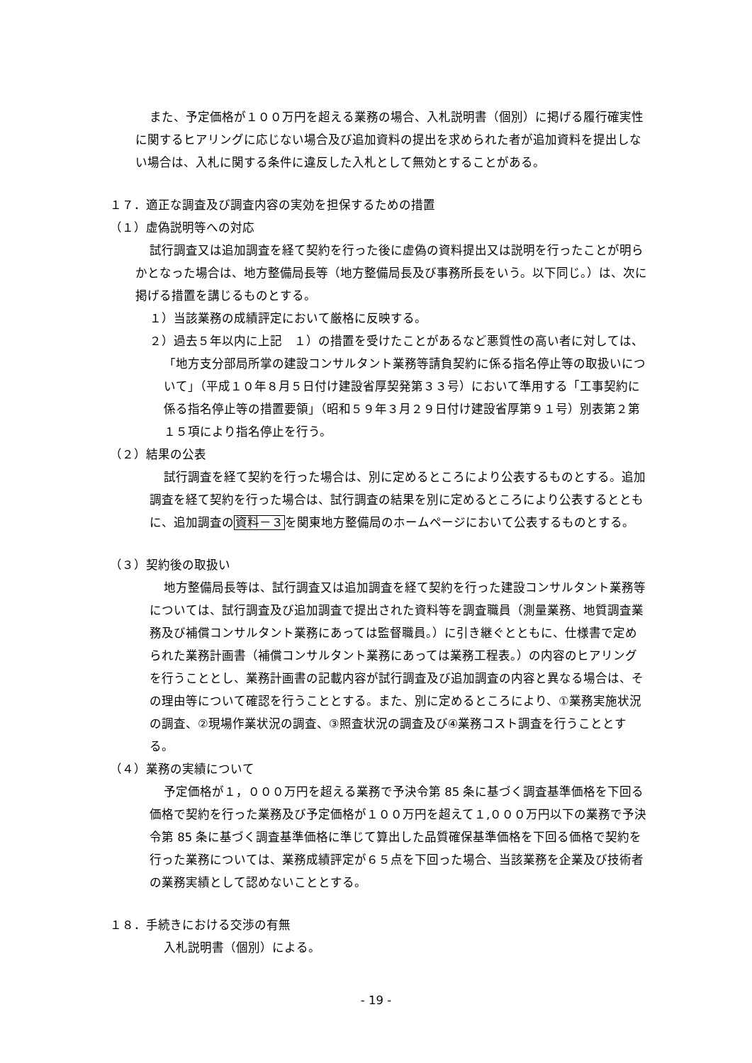また、予定価格が１００万円を超える業務の場合、入札説明書（個別）に掲げる履行確実性に関するヒアリングに応じない場合及び追加資料の提出を求められた者が追加資料を提出しない場合は、入札に関する条件に違反した入札として無効とすることがある。
１７．適正な調査及び調査内容の実効を担保するための措置
（１）虚偽説明等への対応
試行調査又は追加調査を経て契約を行った後に虚偽の資料提出又は説明を行ったことが明らかとなった場合は、地方整備局長等（地方整備局長及び事務所長をいう。以下同じ。）は、次に掲げる措置を講じるものとする。
１）当該業務の成績評定において厳格に反映する。
２）過去５年以内に上記　１）の措置を受けたことがあるなど悪質性の高い者に対しては、「地方支分部局所掌の建設コンサルタント業務等請負契約に係る指名停止等の取扱いについて」（平成１０年８月５日付け建設省厚契発第３３号）において準用する「工事契約に係る指名停止等の措置要領」（昭和５９年３月２９日付け建設省厚第９１号）別表第２第１５項により指名停止を行う。
（２）結果の公表
試行調査を経て契約を行った場合は、別に定めるところにより公表するものとする。追加調査を経て契約を行った場合は、試行調査の結果を別に定めるところにより公表するとともに、追加調査の資料－３を関東地方整備局のホームページにおいて公表するものとする。
（３）契約後の取扱い
地方整備局長等は、試行調査又は追加調査を経て契約を行った建設コンサルタント業務等については、試行調査及び追加調査で提出された資料等を調査職員（測量業務、地質調査業務及び補償コンサルタント業務にあっては監督職員。）に引き継ぐとともに、仕様書で定められた業務計画書（補償コンサルタント業務にあっては業務工程表。）の内容のヒアリングを行うこととし、業務計画書の記載内容が試行調査及び追加調査の内容と異なる場合は、その理由等について確認を行うこととする。また、別に定めるところにより、①業務実施状況の調査、②現場作業状況の調査、③照査状況の調査及び④業務コスト調査を行うこととする。
（４）業務の実績について
予定価格が１，０００万円を超える業務で予決令第 85 条に基づく調査基準価格を下回る価格で契約を行った業務及び予定価格が１００万円を超えて１,０００万円以下の業務で予決令第 85 条に基づく調査基準価格に準じて算出した品質確保基準価格を下回る価格で契約を行った業務については、業務成績評定が６５点を下回った場合、当該業務を企業及び技術者の業務実績として認めないこととする。
１８．手続きにおける交渉の有無
入札説明書（個別）による。
- 19 -